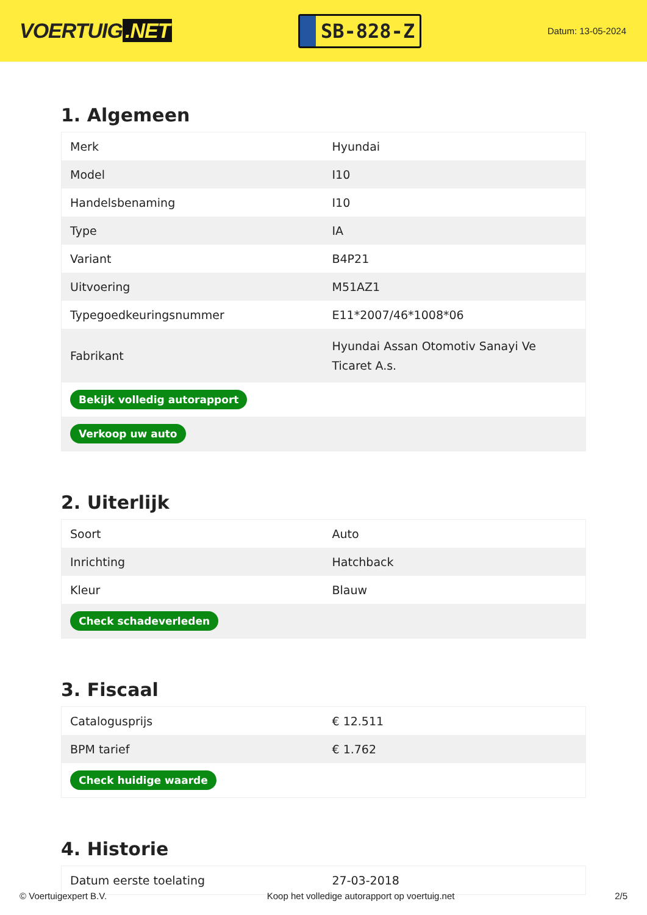VOERTUIG.NET
SB-828-Z
Datum: 13-05-2024
1. Algemeen
| Merk | Hyundai |
| Model | I10 |
| Handelsbenaming | I10 |
| Type | IA |
| Variant | B4P21 |
| Uitvoering | M51AZ1 |
| Typegoedkeuringsnummer | E11*2007/46*1008*06 |
| Fabrikant | Hyundai Assan Otomotiv Sanayi Ve Ticaret A.s. |
| Bekijk volledig autorapport | |
| Verkoop uw auto | |
2. Uiterlijk
| Soort | Auto |
| Inrichting | Hatchback |
| Kleur | Blauw |
| Check schadeverleden | |
3. Fiscaal
| Catalogusprijs | € 12.511 |
| BPM tarief | € 1.762 |
| Check huidige waarde | |
4. Historie
| Datum eerste toelating | 27-03-2018 |
© Voertuigexpert B.V. Koop het volledige autorapport op voertuig.net 2/5